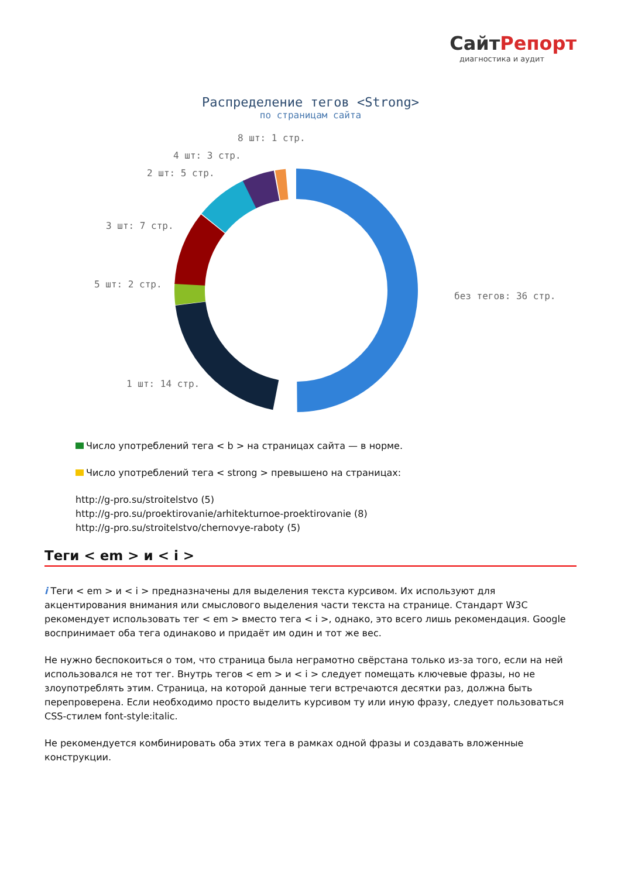СайтРепорт
диагностика и аудит
Распределение тегов <Strong>
по страницам сайта
8 шт: 1 стр.
4 шт: 3 стр.
2 шт: 5 стр.
3 шт: 7 стр.
5 шт: 2 стр.
1 шт: 14 стр.
без тегов: 36 стр.
Число употреблений тега < b > на страницах сайта — в норме.
Число употреблений тега < strong > превышено на страницах:
http://g-pro.su/stroitelstvo (5)
http://g-pro.su/proektirovanie/arhitekturnoe-proektirovanie (8)
http://g-pro.su/stroitelstvo/chernovye-raboty (5)
Теги < em > и < i >
i Теги < em > и < i > предназначены для выделения текста курсивом. Их используют для акцентирования внимания или смыслового выделения части текста на странице. Стандарт W3C рекомендует использовать тег < em > вместо тега < i >, однако, это всего лишь рекомендация. Google воспринимает оба тега одинаково и придаёт им один и тот же вес.
Не нужно беспокоиться о том, что страница была неграмотно свёрстана только из-за того, если на ней использовался не тот тег. Внутрь тегов < em > и < i > следует помещать ключевые фразы, но не злоупотреблять этим. Страница, на которой данные теги встречаются десятки раз, должна быть перепроверена. Если необходимо просто выделить курсивом ту или иную фразу, следует пользоваться CSS-стилем font-style:italic.
Не рекомендуется комбинировать оба этих тега в рамках одной фразы и создавать вложенные конструкции.